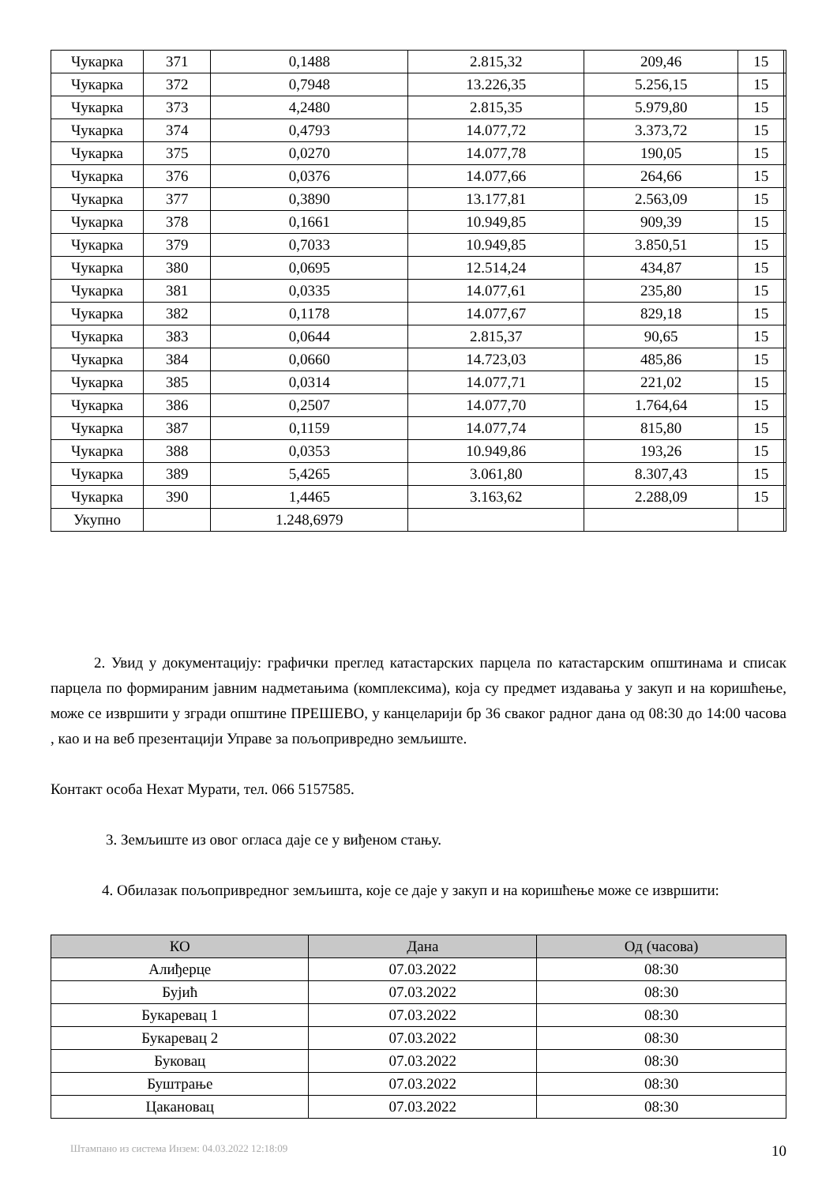| Чукарка | 371 | 0,1488 | 2.815,32 | 209,46 | 15 | |
| Чукарка | 372 | 0,7948 | 13.226,35 | 5.256,15 | 15 | |
| Чукарка | 373 | 4,2480 | 2.815,35 | 5.979,80 | 15 | |
| Чукарка | 374 | 0,4793 | 14.077,72 | 3.373,72 | 15 | |
| Чукарка | 375 | 0,0270 | 14.077,78 | 190,05 | 15 | |
| Чукарка | 376 | 0,0376 | 14.077,66 | 264,66 | 15 | |
| Чукарка | 377 | 0,3890 | 13.177,81 | 2.563,09 | 15 | |
| Чукарка | 378 | 0,1661 | 10.949,85 | 909,39 | 15 | |
| Чукарка | 379 | 0,7033 | 10.949,85 | 3.850,51 | 15 | |
| Чукарка | 380 | 0,0695 | 12.514,24 | 434,87 | 15 | |
| Чукарка | 381 | 0,0335 | 14.077,61 | 235,80 | 15 | |
| Чукарка | 382 | 0,1178 | 14.077,67 | 829,18 | 15 | |
| Чукарка | 383 | 0,0644 | 2.815,37 | 90,65 | 15 | |
| Чукарка | 384 | 0,0660 | 14.723,03 | 485,86 | 15 | |
| Чукарка | 385 | 0,0314 | 14.077,71 | 221,02 | 15 | |
| Чукарка | 386 | 0,2507 | 14.077,70 | 1.764,64 | 15 | |
| Чукарка | 387 | 0,1159 | 14.077,74 | 815,80 | 15 | |
| Чукарка | 388 | 0,0353 | 10.949,86 | 193,26 | 15 | |
| Чукарка | 389 | 5,4265 | 3.061,80 | 8.307,43 | 15 | |
| Чукарка | 390 | 1,4465 | 3.163,62 | 2.288,09 | 15 | |
| Укупно | | 1.248,6979 | | | | |
2. Увид у документацију: графички преглед катастарских парцела по катастарским општинама и списак парцела по формираним јавним надметањима (комплексима), која су предмет издавања у закуп и на коришћење, може се извршити у згради општине ПРЕШЕВО, у канцеларији бр 36 сваког радног дана од 08:30 до 14:00 часова , као и на веб презентацији Управе за пољопривредно земљиште.
Контакт особа Нехат Мурати, тел. 066 5157585.
3. Земљиште из овог огласа даје се у виђеном стању.
4. Обилазак пољопривредног земљишта, које се даје у закуп и на коришћење може се извршити:
| КО | Дана | Од (часова) |
| --- | --- | --- |
| Алиђерце | 07.03.2022 | 08:30 |
| Бујић | 07.03.2022 | 08:30 |
| Букаревац 1 | 07.03.2022 | 08:30 |
| Букаревац 2 | 07.03.2022 | 08:30 |
| Буковац | 07.03.2022 | 08:30 |
| Буштрање | 07.03.2022 | 08:30 |
| Цакановац | 07.03.2022 | 08:30 |
Штампано из система Инзем: 04.03.2022 12:18:09 10